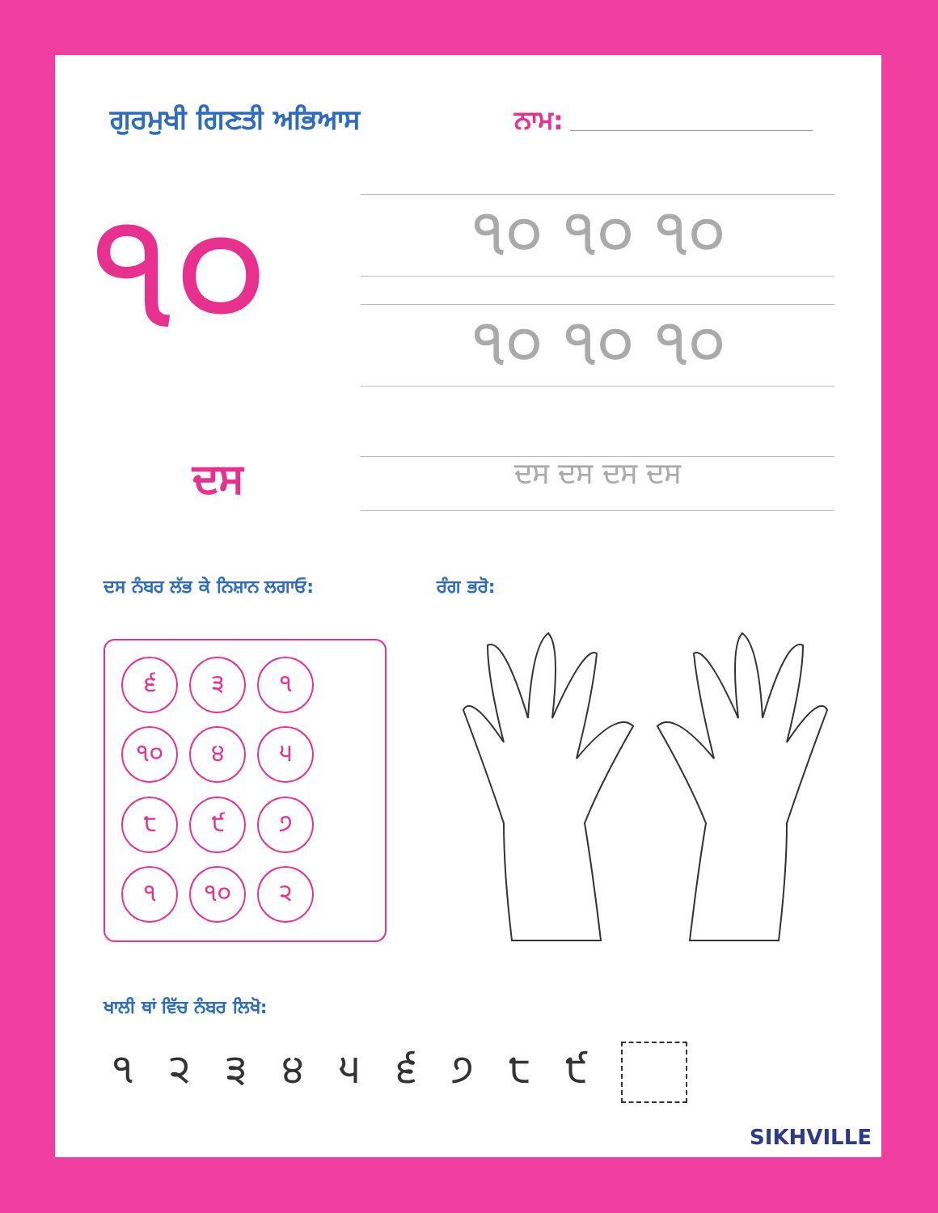ਗੁਰਮੁਖੀ ਗਿਣਤੀ ਅਭਿਆਸ ਨਾਮ:
੧੦ ੧੦ ੧੦ ੧੦
੧੦ ੧੦ ੧੦
ਦਸ ਦਸ ਦਸ ਦਸ ਦਸ
ਦਸ ਨੰਬਰ ਲੱਭ ਕੇ ਨਿਸ਼ਾਨ ਲਗਾਓ: ਰੰਗ ਭਰੋ:
੬
੩
੧
੧੦
੪
੫
੮
੯
੭
੧
੧੦
੨
ਖਾਲੀ ਥਾਂ ਵਿੱਚ ਨੰਬਰ ਲਿਖੋ:
੧ ੨ ੩ ੪ ੫ ੬ ੭ ੮ ੯
SIKHVILLE